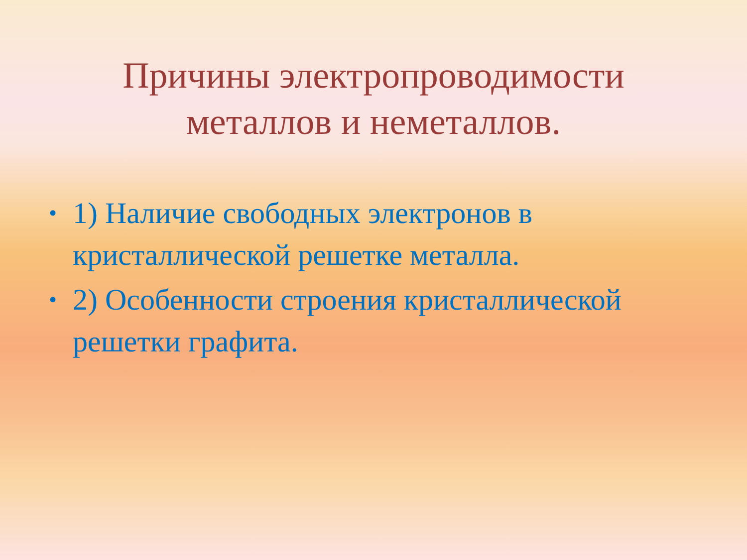Причины электропроводимости
металлов и неметаллов.
• 1) Наличие свободных электронов в кристаллической решетке металла.
• 2) Особенности строения кристаллической решетки графита.